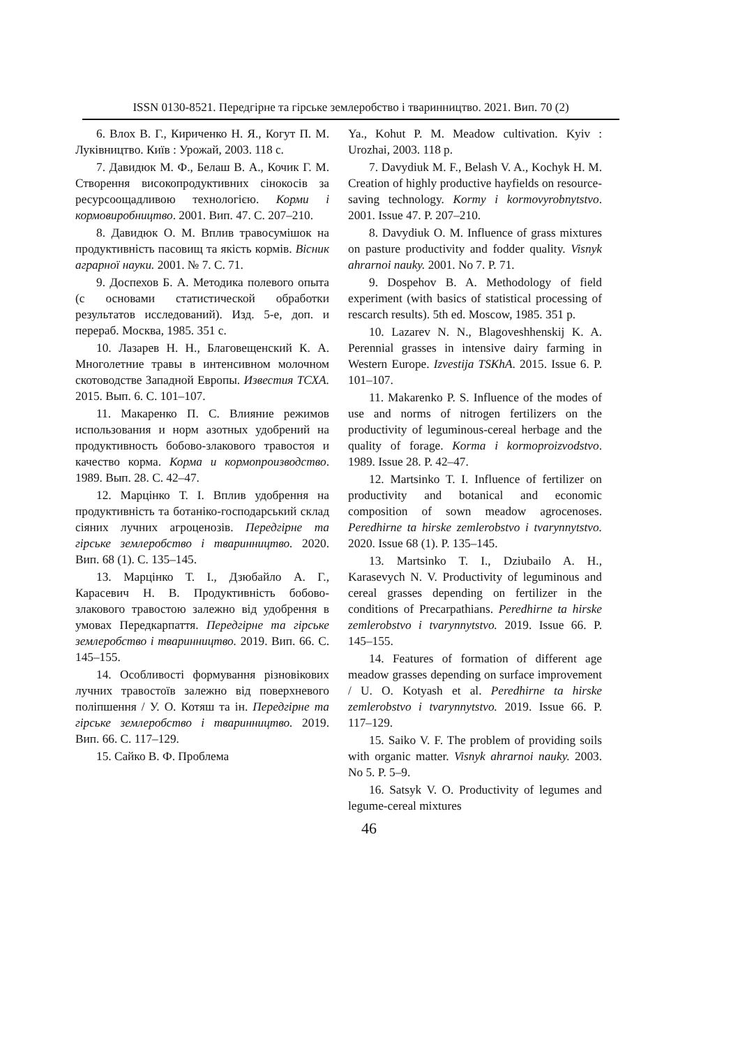ISSN 0130-8521. Передгірне та гірське землеробство і тваринництво. 2021. Вип. 70 (2)
6. Влох В. Г., Кириченко Н. Я., Когут П. М. Луківництво. Київ : Урожай, 2003. 118 с.
7. Давидюк М. Ф., Белаш В. А., Кочик Г. М. Створення високопродуктивних сінокосів за ресурсоощадливою технологією. Корми і кормовиробництво. 2001. Вип. 47. С. 207–210.
8. Давидюк О. М. Вплив травосумішок на продуктивність пасовищ та якість кормів. Вісник аграрної науки. 2001. № 7. С. 71.
9. Доспехов Б. А. Методика полевого опыта (с основами статистической обработки результатов исследований). Изд. 5-е, доп. и перераб. Москва, 1985. 351 с.
10. Лазарев Н. Н., Благовещенский К. А. Многолетние травы в интенсивном молочном скотоводстве Западной Европы. Известия ТСХА. 2015. Вып. 6. С. 101–107.
11. Макаренко П. С. Влияние режимов использования и норм азотных удобрений на продуктивность бобово-злакового травостоя и качество корма. Корма и кормопроизводство. 1989. Вып. 28. С. 42–47.
12. Марцінко Т. І. Вплив удобрення на продуктивність та ботаніко-господарський склад сіяних лучних агроценозів. Передгірне та гірське землеробство і тваринництво. 2020. Вип. 68 (1). С. 135–145.
13. Марцінко Т. І., Дзюбайло А. Г., Карасевич Н. В. Продуктивність бобово-злакового травостою залежно від удобрення в умовах Передкарпаття. Передгірне та гірське землеробство і тваринництво. 2019. Вип. 66. С. 145–155.
14. Особливості формування різновікових лучних травостоїв залежно від поверхневого поліпшення / У. О. Котяш та ін. Передгірне та гірське землеробство і тваринництво. 2019. Вип. 66. С. 117–129.
15. Сайко В. Ф. Проблема
Ya., Kohut P. M. Meadow cultivation. Kyiv : Urozhai, 2003. 118 p.
7. Davydiuk M. F., Belash V. A., Kochyk H. M. Creation of highly productive hayfields on resource-saving technology. Kormy i kormovyrobnytstvo. 2001. Issue 47. P. 207–210.
8. Davydiuk O. M. Influence of grass mixtures on pasture productivity and fodder quality. Visnyk ahrarnoi nauky. 2001. No 7. P. 71.
9. Dospehov B. A. Methodology of field experiment (with basics of statistical processing of rescarch results). 5th ed. Moscow, 1985. 351 p.
10. Lazarev N. N., Blagoveshhenskij K. A. Perennial grasses in intensive dairy farming in Western Europe. Izvestija TSKhA. 2015. Issue 6. P. 101–107.
11. Makarenko P. S. Influence of the modes of use and norms of nitrogen fertilizers on the productivity of leguminous-cereal herbage and the quality of forage. Korma i kormoproizvodstvo. 1989. Issue 28. P. 42–47.
12. Martsinko T. I. Influence of fertilizer on productivity and botanical and economic composition of sown meadow agrocenoses. Peredhirne ta hirske zemlerobstvo i tvarynnytstvo. 2020. Issue 68 (1). P. 135–145.
13. Martsinko T. I., Dziubailo A. H., Karasevych N. V. Productivity of leguminous and cereal grasses depending on fertilizer in the conditions of Precarpathians. Peredhirne ta hirske zemlerobstvo i tvarynnytstvo. 2019. Issue 66. P. 145–155.
14. Features of formation of different age meadow grasses depending on surface improvement / U. O. Kotyash et al. Peredhirne ta hirske zemlerobstvo i tvarynnytstvo. 2019. Issue 66. P. 117–129.
15. Saiko V. F. The problem of providing soils with organic matter. Visnyk ahrarnoi nauky. 2003. No 5. P. 5–9.
16. Satsyk V. O. Productivity of legumes and legume-cereal mixtures
46